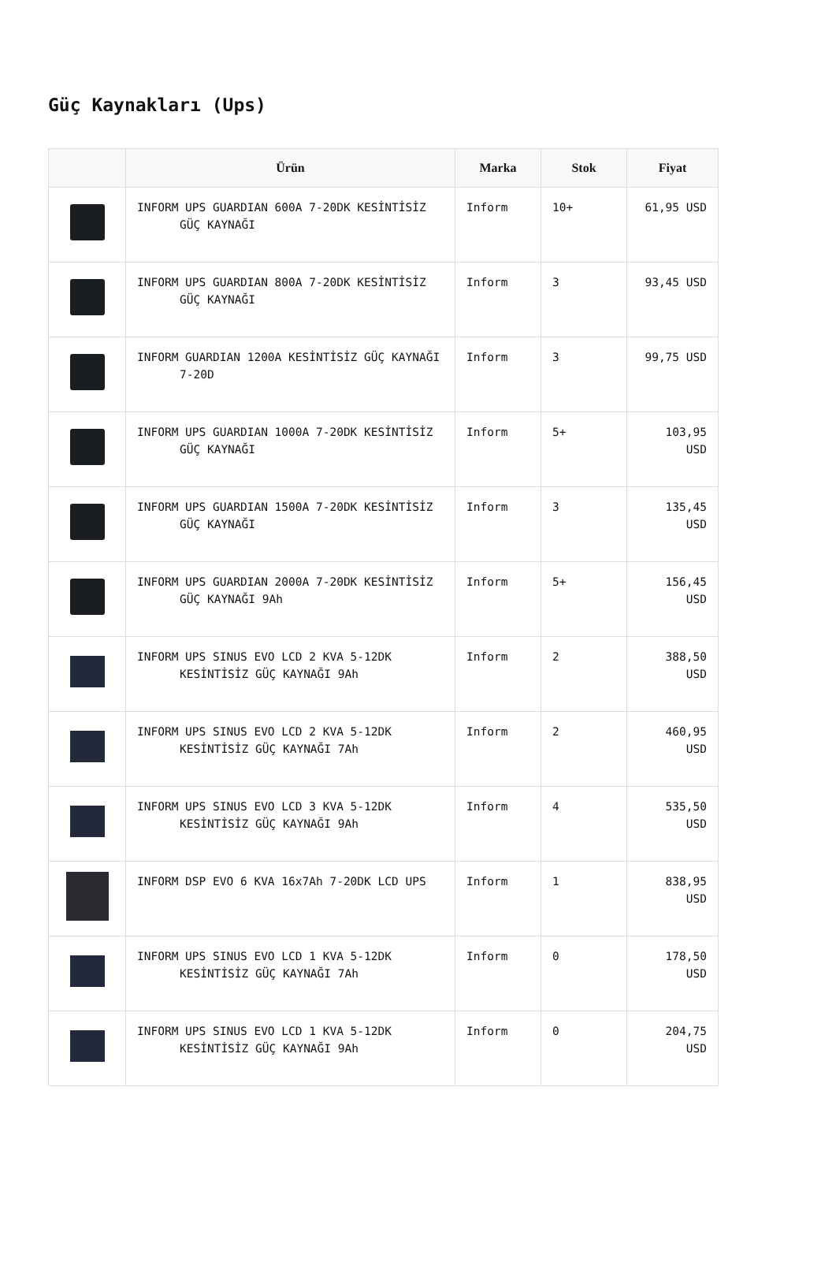Güç Kaynakları (Ups)
| | Ürün | Marka | Stok | Fiyat |
| --- | --- | --- | --- | --- |
| | INFORM UPS GUARDIAN 600A 7-20DK KESİNTİSİZ GÜÇ KAYNAĞI | Inform | 10+ | 61,95 USD |
| | INFORM UPS GUARDIAN 800A 7-20DK KESİNTİSİZ GÜÇ KAYNAĞI | Inform | 3 | 93,45 USD |
| | INFORM GUARDIAN 1200A KESİNTİSİZ GÜÇ KAYNAĞI 7-20D | Inform | 3 | 99,75 USD |
| | INFORM UPS GUARDIAN 1000A 7-20DK KESİNTİSİZ GÜÇ KAYNAĞI | Inform | 5+ | 103,95 USD |
| | INFORM UPS GUARDIAN 1500A 7-20DK KESİNTİSİZ GÜÇ KAYNAĞI | Inform | 3 | 135,45 USD |
| | INFORM UPS GUARDIAN 2000A 7-20DK KESİNTİSİZ GÜÇ KAYNAĞI 9Ah | Inform | 5+ | 156,45 USD |
| | INFORM UPS SINUS EVO LCD 2 KVA 5-12DK KESİNTİSİZ GÜÇ KAYNAĞI 9Ah | Inform | 2 | 388,50 USD |
| | INFORM UPS SINUS EVO LCD 2 KVA 5-12DK KESİNTİSİZ GÜÇ KAYNAĞI 7Ah | Inform | 2 | 460,95 USD |
| | INFORM UPS SINUS EVO LCD 3 KVA 5-12DK KESİNTİSİZ GÜÇ KAYNAĞI 9Ah | Inform | 4 | 535,50 USD |
| | INFORM DSP EVO 6 KVA 16x7Ah 7-20DK LCD UPS | Inform | 1 | 838,95 USD |
| | INFORM UPS SINUS EVO LCD 1 KVA 5-12DK KESİNTİSİZ GÜÇ KAYNAĞI 7Ah | Inform | 0 | 178,50 USD |
| | INFORM UPS SINUS EVO LCD 1 KVA 5-12DK KESİNTİSİZ GÜÇ KAYNAĞI 9Ah | Inform | 0 | 204,75 USD |